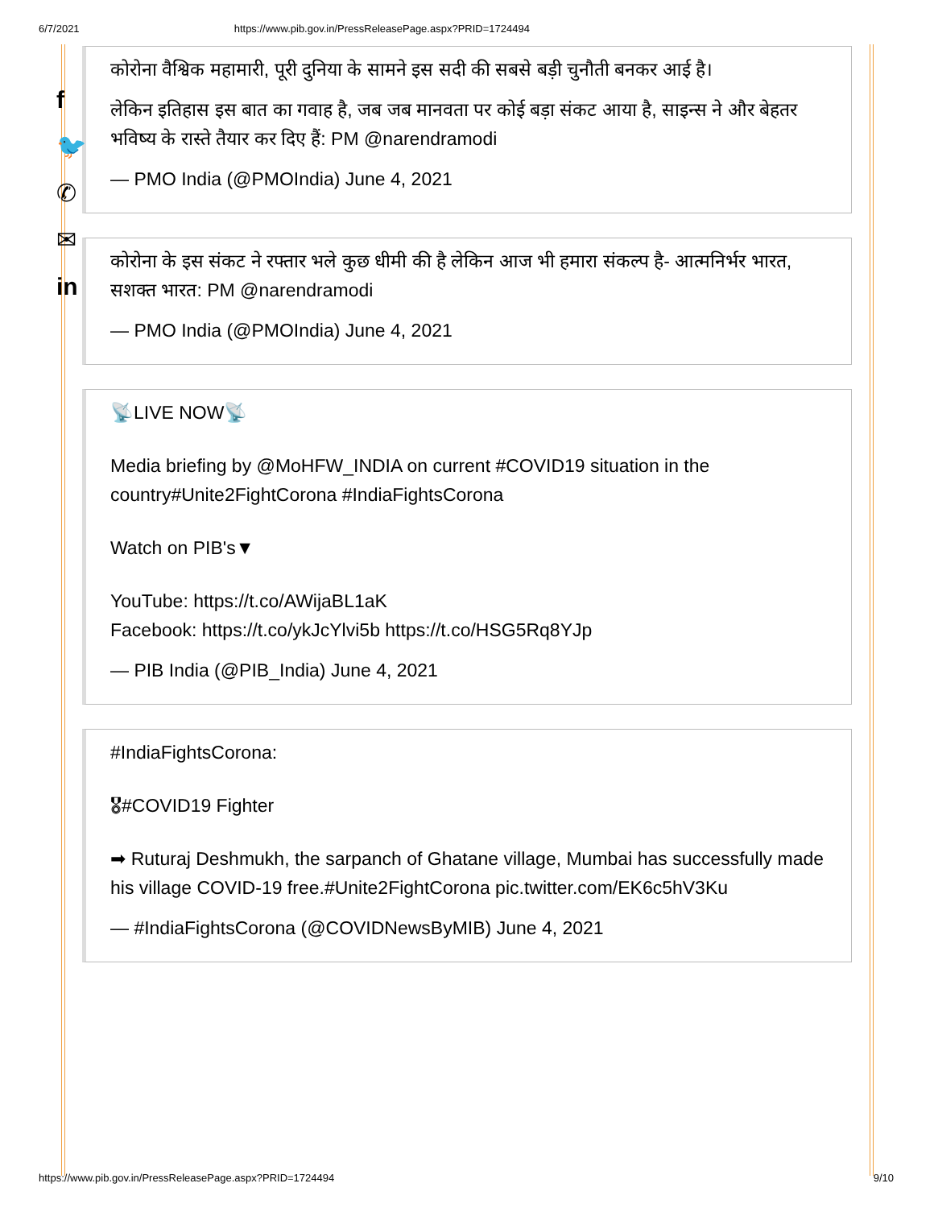6/7/2021 https://www.pib.gov.in/PressReleasePage.aspx?PRID=1724494
f
🐦
✆
✉
in
कोरोना वैश्विक महामारी, पूरी दुनिया के सामने इस सदी की सबसे बड़ी चुनौती बनकर आई है।
लेकिन इतिहास इस बात का गवाह है, जब जब मानवता पर कोई बड़ा संकट आया है, साइन्स ने और बेहतर भविष्य के रास्ते तैयार कर दिए हैं: PM @narendramodi
— PMO India (@PMOIndia) June 4, 2021
कोरोना के इस संकट ने रफ्तार भले कुछ धीमी की है लेकिन आज भी हमारा संकल्प है- आत्मनिर्भर भारत, सशक्त भारत: PM @narendramodi
— PMO India (@PMOIndia) June 4, 2021
📡LIVE NOW📡
Media briefing by @MoHFW_INDIA on current #COVID19 situation in the country#Unite2FightCorona #IndiaFightsCorona
Watch on PIB's▼
YouTube: https://t.co/AWijaBL1aK
Facebook: https://t.co/ykJcYlvi5b https://t.co/HSG5Rq8YJp
— PIB India (@PIB_India) June 4, 2021
#IndiaFightsCorona:
🎖#COVID19 Fighter
➡ Ruturaj Deshmukh, the sarpanch of Ghatane village, Mumbai has successfully made his village COVID-19 free.#Unite2FightCorona pic.twitter.com/EK6c5hV3Ku
— #IndiaFightsCorona (@COVIDNewsByMIB) June 4, 2021
https://www.pib.gov.in/PressReleasePage.aspx?PRID=1724494 9/10